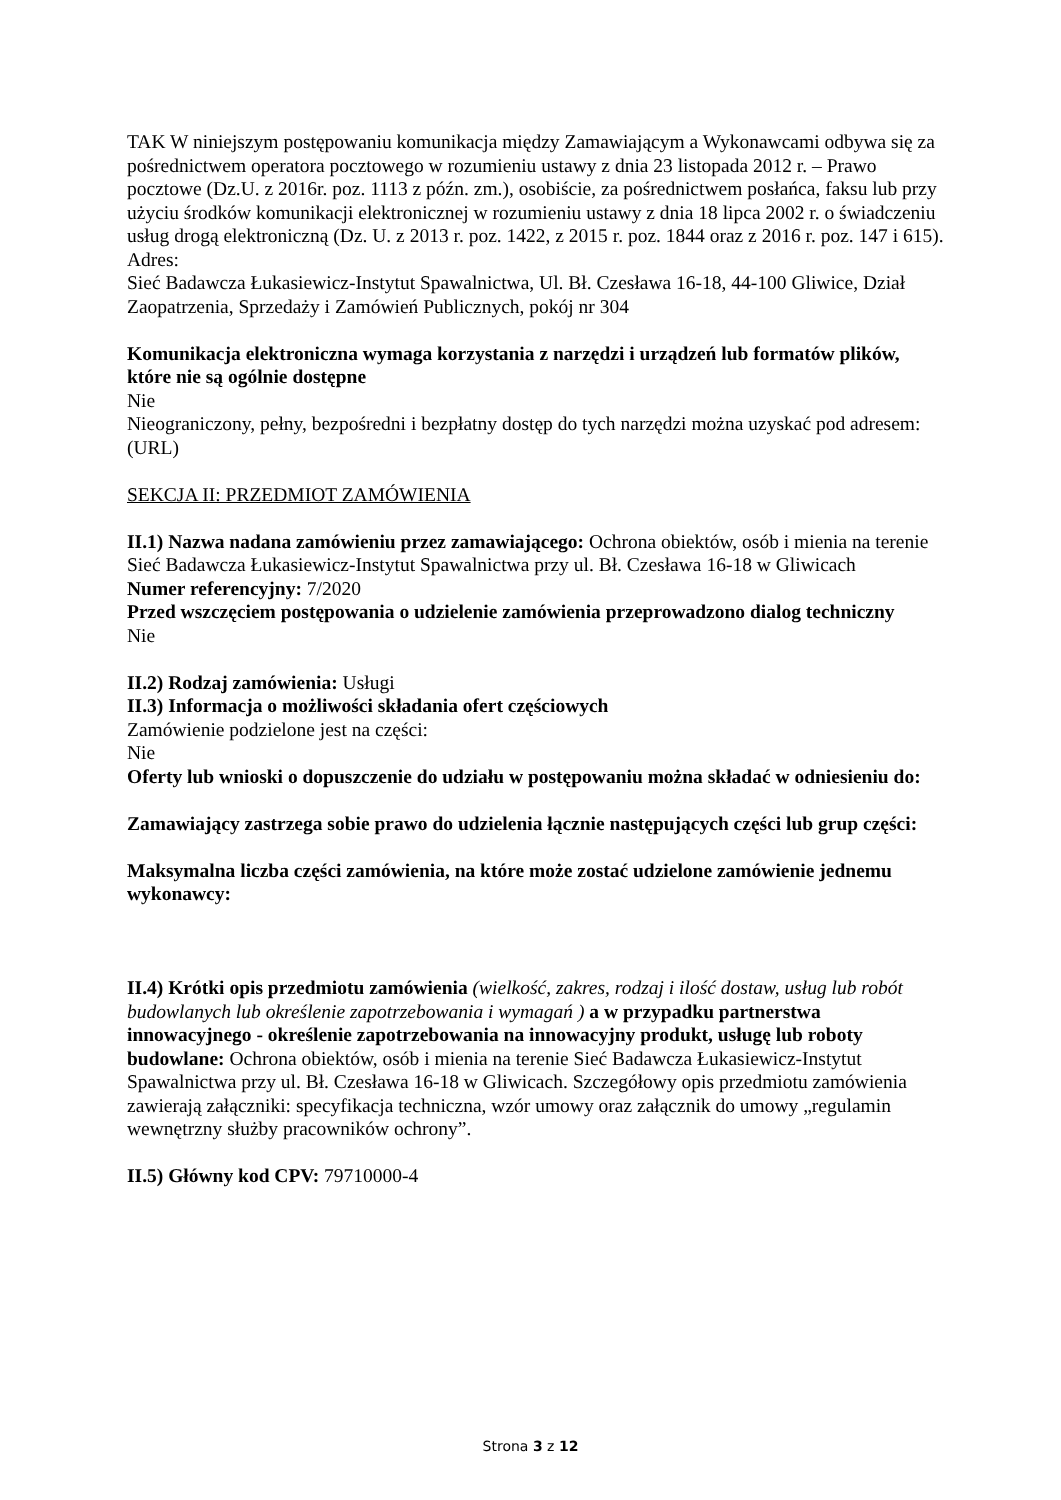TAK W niniejszym postępowaniu komunikacja między Zamawiającym a Wykonawcami odbywa się za pośrednictwem operatora pocztowego w rozumieniu ustawy z dnia 23 listopada 2012 r. – Prawo pocztowe (Dz.U. z 2016r. poz. 1113 z późn. zm.), osobiście, za pośrednictwem posłańca, faksu lub przy użyciu środków komunikacji elektronicznej w rozumieniu ustawy z dnia 18 lipca 2002 r. o świadczeniu usług drogą elektroniczną (Dz. U. z 2013 r. poz. 1422, z 2015 r. poz. 1844 oraz z 2016 r. poz. 147 i 615).
Adres:
Sieć Badawcza Łukasiewicz-Instytut Spawalnictwa, Ul. Bł. Czesława 16-18, 44-100 Gliwice, Dział Zaopatrzenia, Sprzedaży i Zamówień Publicznych, pokój nr 304
Komunikacja elektroniczna wymaga korzystania z narzędzi i urządzeń lub formatów plików, które nie są ogólnie dostępne
Nie
Nieograniczony, pełny, bezpośredni i bezpłatny dostęp do tych narzędzi można uzyskać pod adresem: (URL)
SEKCJA II: PRZEDMIOT ZAMÓWIENIA
II.1) Nazwa nadana zamówieniu przez zamawiającego: Ochrona obiektów, osób i mienia na terenie Sieć Badawcza Łukasiewicz-Instytut Spawalnictwa przy ul. Bł. Czesława 16-18 w Gliwicach
Numer referencyjny: 7/2020
Przed wszczęciem postępowania o udzielenie zamówienia przeprowadzono dialog techniczny
Nie
II.2) Rodzaj zamówienia: Usługi
II.3) Informacja o możliwości składania ofert częściowych
Zamówienie podzielone jest na części:
Nie
Oferty lub wnioski o dopuszczenie do udziału w postępowaniu można składać w odniesieniu do:
Zamawiający zastrzega sobie prawo do udzielenia łącznie następujących części lub grup części:
Maksymalna liczba części zamówienia, na które może zostać udzielone zamówienie jednemu wykonawcy:
II.4) Krótki opis przedmiotu zamówienia (wielkość, zakres, rodzaj i ilość dostaw, usług lub robót budowlanych lub określenie zapotrzebowania i wymagań ) a w przypadku partnerstwa innowacyjnego - określenie zapotrzebowania na innowacyjny produkt, usługę lub roboty budowlane: Ochrona obiektów, osób i mienia na terenie Sieć Badawcza Łukasiewicz-Instytut Spawalnictwa przy ul. Bł. Czesława 16-18 w Gliwicach. Szczegółowy opis przedmiotu zamówienia zawierają załączniki: specyfikacja techniczna, wzór umowy oraz załącznik do umowy „regulamin wewnętrzny służby pracowników ochrony”.
II.5) Główny kod CPV: 79710000-4
Strona 3 z 12